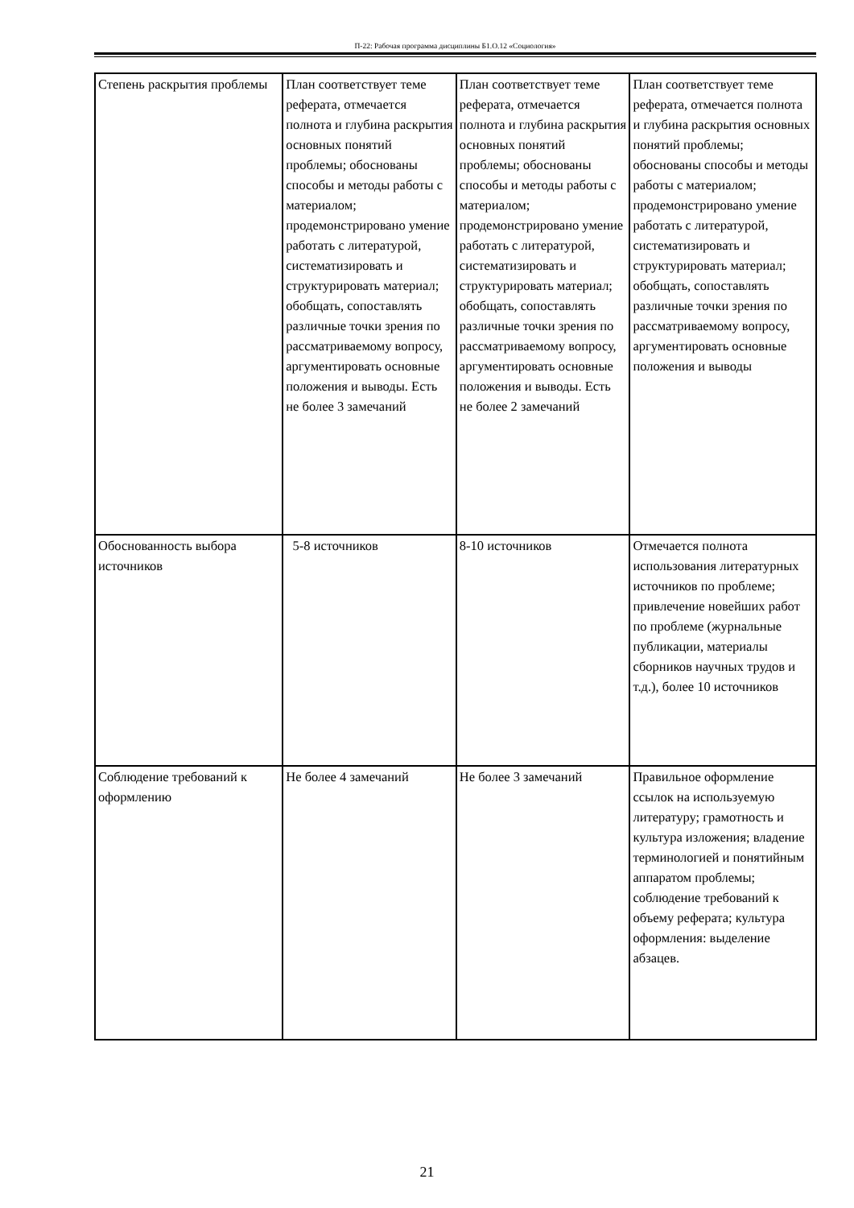П-22: Рабочая программа дисциплины Б1.О.12 «Социология»
| Степень раскрытия проблемы | План соответствует теме реферата, отмечается полнота и глубина раскрытия основных понятий проблемы; обоснованы способы и методы работы с материалом; продемонстрировано умение работать с литературой, систематизировать и структурировать материал; обобщать, сопоставлять различные точки зрения по рассматриваемому вопросу, аргументировать основные положения и выводы. Есть не более 3 замечаний | План соответствует теме реферата, отмечается полнота и глубина раскрытия основных понятий проблемы; обоснованы способы и методы работы с материалом; продемонстрировано умение работать с литературой, систематизировать и структурировать материал; обобщать, сопоставлять различные точки зрения по рассматриваемому вопросу, аргументировать основные положения и выводы. Есть не более 2 замечаний | План соответствует теме реферата, отмечается полнота и глубина раскрытия основных понятий проблемы; обоснованы способы и методы работы с материалом; продемонстрировано умение работать с литературой, систематизировать и структурировать материал; обобщать, сопоставлять различные точки зрения по рассматриваемому вопросу, аргументировать основные положения и выводы |
| Обоснованность выбора источников | 5-8 источников | 8-10 источников | Отмечается полнота использования литературных источников по проблеме; привлечение новейших работ по проблеме (журнальные публикации, материалы сборников научных трудов и т.д.), более 10 источников |
| Соблюдение требований к оформлению | Не более 4 замечаний | Не более 3 замечаний | Правильное оформление ссылок на используемую литературу; грамотность и культура изложения; владение терминологией и понятийным аппаратом проблемы; соблюдение требований к объему реферата; культура оформления: выделение абзацев. |
21